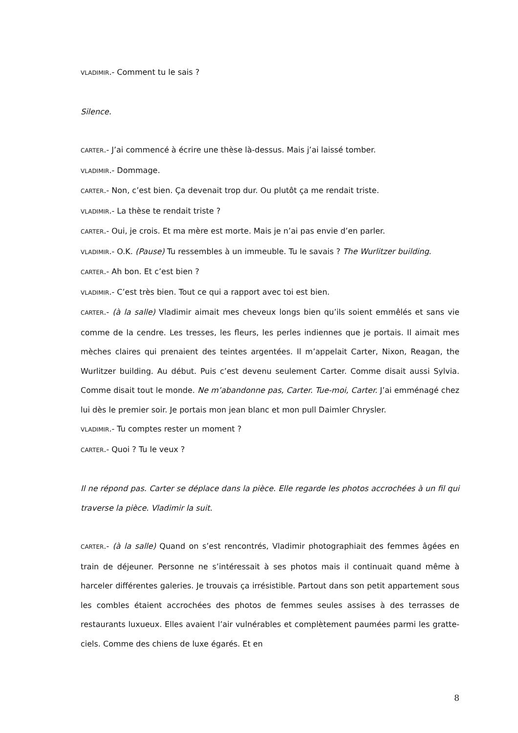VLADIMIR.- Comment tu le sais ?
Silence.
CARTER.- J’ai commencé à écrire une thèse là-dessus. Mais j’ai laissé tomber.
VLADIMIR.- Dommage.
CARTER.- Non, c’est bien. Ça devenait trop dur. Ou plutôt ça me rendait triste.
VLADIMIR.- La thèse te rendait triste ?
CARTER.- Oui, je crois. Et ma mère est morte. Mais je n’ai pas envie d’en parler.
VLADIMIR.- O.K. (Pause) Tu ressembles à un immeuble. Tu le savais ? The Wurlitzer building.
CARTER.- Ah bon. Et c’est bien ?
VLADIMIR.- C’est très bien. Tout ce qui a rapport avec toi est bien.
CARTER.- (à la salle) Vladimir aimait mes cheveux longs bien qu’ils soient emmêlés et sans vie comme de la cendre. Les tresses, les fleurs, les perles indiennes que je portais. Il aimait mes mèches claires qui prenaient des teintes argentées. Il m’appelait Carter, Nixon, Reagan, the Wurlitzer building. Au début. Puis c’est devenu seulement Carter. Comme disait aussi Sylvia. Comme disait tout le monde. Ne m’abandonne pas, Carter. Tue-moi, Carter. J’ai emménagé chez lui dès le premier soir. Je portais mon jean blanc et mon pull Daimler Chrysler.
VLADIMIR.- Tu comptes rester un moment ?
CARTER.- Quoi ? Tu le veux ?
Il ne répond pas. Carter se déplace dans la pièce. Elle regarde les photos accrochées à un fil qui traverse la pièce. Vladimir la suit.
CARTER.- (à la salle) Quand on s’est rencontrés, Vladimir photographiait des femmes âgées en train de déjeuner. Personne ne s’intéressait à ses photos mais il continuait quand même à harceler différentes galeries. Je trouvais ça irrésistible. Partout dans son petit appartement sous les combles étaient accrochées des photos de femmes seules assises à des terrasses de restaurants luxueux. Elles avaient l’air vulnérables et complètement paumées parmi les gratte-ciels. Comme des chiens de luxe égarés. Et en
8